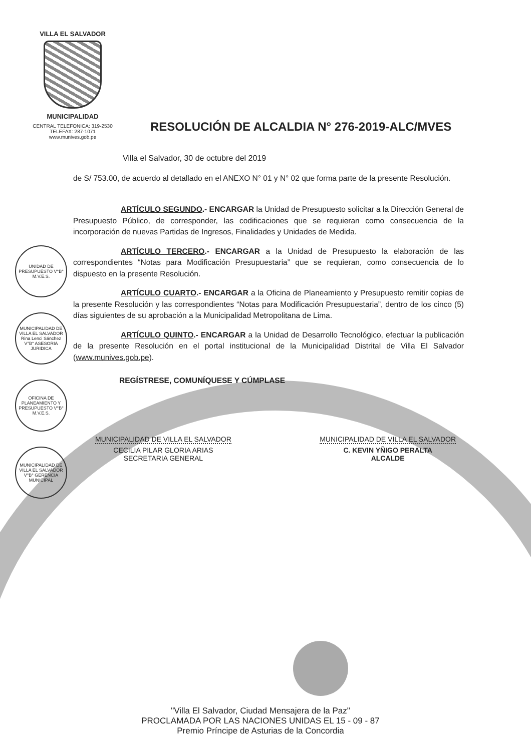VILLA EL SALVADOR
MUNICIPALIDAD
CENTRAL TELEFONICA: 319-2530
TELEFAX: 287-1071
www.munives.gob.pe
RESOLUCIÓN DE ALCALDIA N° 276-2019-ALC/MVES
Villa el Salvador, 30 de octubre del 2019
de S/ 753.00, de acuerdo al detallado en el ANEXO N° 01 y N° 02 que forma parte de la presente Resolución.
ARTÍCULO SEGUNDO.- ENCARGAR la Unidad de Presupuesto solicitar a la Dirección General de Presupuesto Público, de corresponder, las codificaciones que se requieran como consecuencia de la incorporación de nuevas Partidas de Ingresos, Finalidades y Unidades de Medida.
ARTÍCULO TERCERO.- ENCARGAR a la Unidad de Presupuesto la elaboración de las correspondientes “Notas para Modificación Presupuestaria” que se requieran, como consecuencia de lo dispuesto en la presente Resolución.
ARTÍCULO CUARTO.- ENCARGAR a la Oficina de Planeamiento y Presupuesto remitir copias de la presente Resolución y las correspondientes “Notas para Modificación Presupuestaria”, dentro de los cinco (5) días siguientes de su aprobación a la Municipalidad Metropolitana de Lima.
ARTÍCULO QUINTO.- ENCARGAR a la Unidad de Desarrollo Tecnológico, efectuar la publicación de la presente Resolución en el portal institucional de la Municipalidad Distrital de Villa El Salvador (www.munives.gob.pe).
REGÍSTRESE, COMUNÍQUESE Y CÚMPLASE
MUNICIPALIDAD DE VILLA EL SALVADOR
CECILIA PILAR GLORIA ARIAS
SECRETARIA GENERAL
MUNICIPALIDAD DE VILLA EL SALVADOR
C. KEVIN YÑIGO PERALTA
ALCALDE
UNIDAD DE PRESUPUESTO V°B° M.V.E.S.
MUNICIPALIDAD DE VILLA EL SALVADOR Rina Lenci Sánchez V°B° ASESORIA JURIDICA
OFICINA DE PLANEAMIENTO Y PRESUPUESTO V°B° M.V.E.S.
MUNICIPALIDAD DE VILLA EL SALVADOR V°B° GERENCIA MUNICIPAL
"Villa El Salvador, Ciudad Mensajera de la Paz"
PROCLAMADA POR LAS NACIONES UNIDAS EL 15 - 09 - 87
Premio Príncipe de Asturias de la Concordia